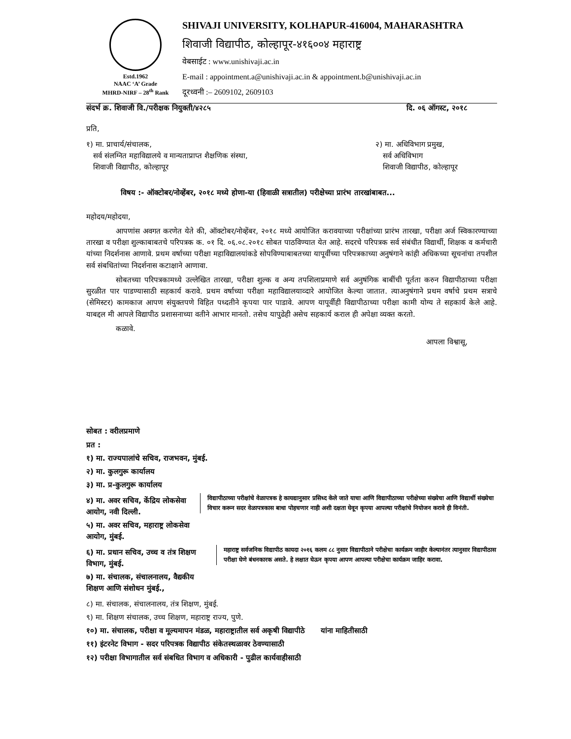Estd.1962
NAAC ‘A’ Grade
MHRD-NIRF – 28<sup>th</sup> Rank
SHIVAJI UNIVERSITY, KOLHAPUR-416004, MAHARASHTRA
शिवाजी विद्यापीठ, कोल्हापूर-४१६००४ महाराष्ट्र
वेबसाईट : www.unishivaji.ac.in
E-mail : appointment.a@unishivaji.ac.in & appointment.b@unishivaji.ac.in
दूरध्वनी :– 2609102, 2609103
संदर्भ क्र. शिवाजी वि./परीक्षक नियुक्ती/४२८५ दि. ०६ ऑगस्ट, २०१८
प्रति,
१) मा. प्राचार्य/संचालक,
सर्व संलग्नित महाविद्यालये व मान्यताप्राप्त शैक्षणिक संस्था,
शिवाजी विद्यापीठ, कोल्हापूर
२) मा. अधिविभाग प्रमुख,
सर्व अधिविभाग
शिवाजी विद्यापीठ, कोल्हापूर
विषय :- ऑक्टोबर/नोव्हेंबर, २०१८ मध्ये होणा-या (हिवाळी सत्रातील) परीक्षेच्या प्रारंभ तारखांबाबत...
महोदय/महोदया,
आपणांस अवगत करणेत येते की, ऑक्टोबर/नोव्हेंबर, २०१८ मध्ये आयोजित करावयाच्या परीक्षांच्या प्रारंभ तारखा, परीक्षा अर्ज स्विकारण्याच्या तारखा व परीक्षा शुल्काबाबतचे परिपत्रक क. ०१ दि. ०६.०८.२०१८ सोबत पाठविण्यात येत आहे. सदरचे परिपत्रक सर्व संबंधीत विद्यार्थी, शिक्षक व कर्मचारी यांच्या निदर्शनास आणावे. प्रथम वर्षाच्या परीक्षा महाविद्यालयांकडे सोपविण्याबाबतच्या यापूर्वीच्या परिपत्रकाच्या अनुषंगाने कांही अधिकच्या सूचनांचा तपशील सर्व संबधितांच्या निदर्शनास कटाक्षाने आणावा.
सोबतच्या परिपत्रकामध्ये उल्लेखित तारखा, परीक्षा शुल्क व अन्य तपशिलाप्रमाणे सर्व अनुषंगिक बाबींची पूर्तता करुन विद्यापीठाच्या परीक्षा सुरळीत पार पाडण्यासाठी सहकार्य करावे. प्रथम वर्षाच्या परीक्षा महाविद्यालयाव्दारे आयोजित केल्या जातात. त्याअनुषंगाने प्रथम वर्षाचे प्रथम सत्राचे (सेमिस्टर) कामकाज आपण संयुक्तपणे विहित पध्दतीने कृपया पार पाडावे. आपण यापूर्वीही विद्यापीठाच्या परीक्षा कामी योग्य ते सहकार्य केले आहे. याबद्दल मी आपले विद्यापीठ प्रशासनाच्या वतीने आभार मानतो. तसेच यापुढेही असेच सहकार्य कराल ही अपेक्षा व्यक्त करतो.
कळावे.
आपला विश्वासू,
सोबत : वरीलप्रमाणे
प्रत :
१) मा. राज्यपालांचे सचिव, राजभवन, मुंबई.
२) मा. कुलगुरू कार्यालय
३) मा. प्र-कुलगुरू कार्यालय
४) मा. अवर सचिव, केंद्रिय लोकसेवा आयोग, नवी दिल्ली.
५) मा. अवर सचिव, महाराष्ट्र लोकसेवा आयोग, मुंबई.
विद्यापीठाच्या परीक्षांचे वेळापत्रक हे कायद्यानुसार प्रसिध्द केले जाते याचा आणि विद्यापीठाच्या परीक्षेच्या संख्येचा आणि विद्यार्थी संख्येचा विचार करून सदर वेळापत्रकास बाधा पोहचणार नाही अशी दक्षता घेवून कृपया आपल्या परीक्षांचे नियोजन करावे ही विनंती.
६) मा. प्रधान सचिव, उच्च व तंत्र शिक्षण विभाग, मुंबई.
७) मा. संचालक, संचालनालय, वैद्यकीय शिक्षण आणि संशोधन मुंबई.,
महाराष्ट्र सर्वजनिक विद्यापीठ कायदा २०१६ कलम ८८ नुसार विद्यापीठाने परीक्षेचा कार्यक्रम जाहीर केल्यानंतर त्यानुसार विद्यापीठास परीक्षा घेणे बंधनकारक असते. हे लक्षात घेऊन कृपया आपण आपल्या परीक्षेचा कार्यक्रम जाहिर करावा.
८) मा. संचालक, संचालनालय, तंत्र शिक्षण, मुंबई.
९) मा. शिक्षण संचालक, उच्च शिक्षण, महाराष्ट्र राज्य, पुणे.
१०) मा. संचालक, परीक्षा व मूल्यमापन मंडळ, महाराष्ट्रातील सर्व अकृषी विद्यापीठे यांना माहितीसाठी
११) इंटरनेट विभाग - सदर परिपत्रक विद्यापीठ संकेतस्थळावर ठेवण्यासाठी
१२) परीक्षा विभागातील सर्व संबधित विभाग व अधिकारी - पुढील कार्यवाहीसाठी